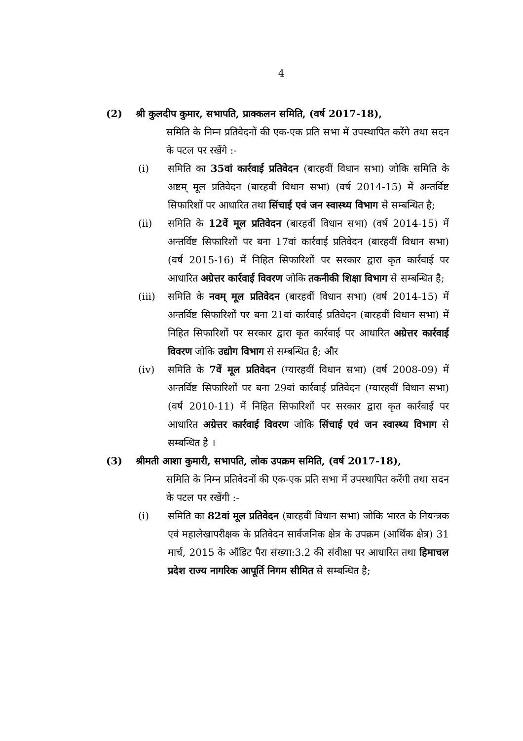4
(2) श्री कुलदीप कुमार, सभापति, प्राक्कलन समिति, (वर्ष 2017-18),
समिति के निम्न प्रतिवेदनों की एक-एक प्रति सभा में उपस्थापित करेंगे तथा सदन के पटल पर रखेंगे :-
(i) समिति का 35वां कार्रवाई प्रतिवेदन (बारहवीं विधान सभा) जोकि समिति के अष्टम् मूल प्रतिवेदन (बारहवीं विधान सभा) (वर्ष 2014-15) में अन्तर्विष्ट सिफारिशों पर आधारित तथा सिंचाई एवं जन स्वास्थ्य विभाग से सम्बन्धित है;
(ii) समिति के 12वें मूल प्रतिवेदन (बारहवीं विधान सभा) (वर्ष 2014-15) में अन्तर्विष्ट सिफारिशों पर बना 17वां कार्रवाई प्रतिवेदन (बारहवीं विधान सभा) (वर्ष 2015-16) में निहित सिफारिशों पर सरकार द्वारा कृत कार्रवाई पर आधारित अग्रेत्तर कार्रवाई विवरण जोकि तकनीकी शिक्षा विभाग से सम्बन्धित है;
(iii) समिति के नवम् मूल प्रतिवेदन (बारहवीं विधान सभा) (वर्ष 2014-15) में अन्तर्विष्ट सिफारिशों पर बना 21वां कार्रवाई प्रतिवेदन (बारहवीं विधान सभा) में निहित सिफारिशों पर सरकार द्वारा कृत कार्रवाई पर आधारित अग्रेत्तर कार्रवाई विवरण जोकि उद्योग विभाग से सम्बन्धित है; और
(iv) समिति के 7वें मूल प्रतिवेदन (ग्यारहवीं विधान सभा) (वर्ष 2008-09) में अन्तर्विष्ट सिफारिशों पर बना 29वां कार्रवाई प्रतिवेदन (ग्यारहवीं विधान सभा) (वर्ष 2010-11) में निहित सिफारिशों पर सरकार द्वारा कृत कार्रवाई पर आधारित अग्रेत्तर कार्रवाई विवरण जोकि सिंचाई एवं जन स्वास्थ्य विभाग से सम्बन्धित है ।
(3) श्रीमती आशा कुमारी, सभापति, लोक उपक्रम समिति, (वर्ष 2017-18),
समिति के निम्न प्रतिवेदनों की एक-एक प्रति सभा में उपस्थापित करेंगी तथा सदन के पटल पर रखेंगी :-
(i) समिति का 82वां मूल प्रतिवेदन (बारहवीं विधान सभा) जोकि भारत के नियन्त्रक एवं महालेखापरीक्षक के प्रतिवेदन सार्वजनिक क्षेत्र के उपक्रम (आर्थिक क्षेत्र) 31 मार्च, 2015 के ऑडिट पैरा संख्या:3.2 की संवीक्षा पर आधारित तथा हिमाचल प्रदेश राज्य नागरिक आपूर्ति निगम सीमित से सम्बन्धित है;